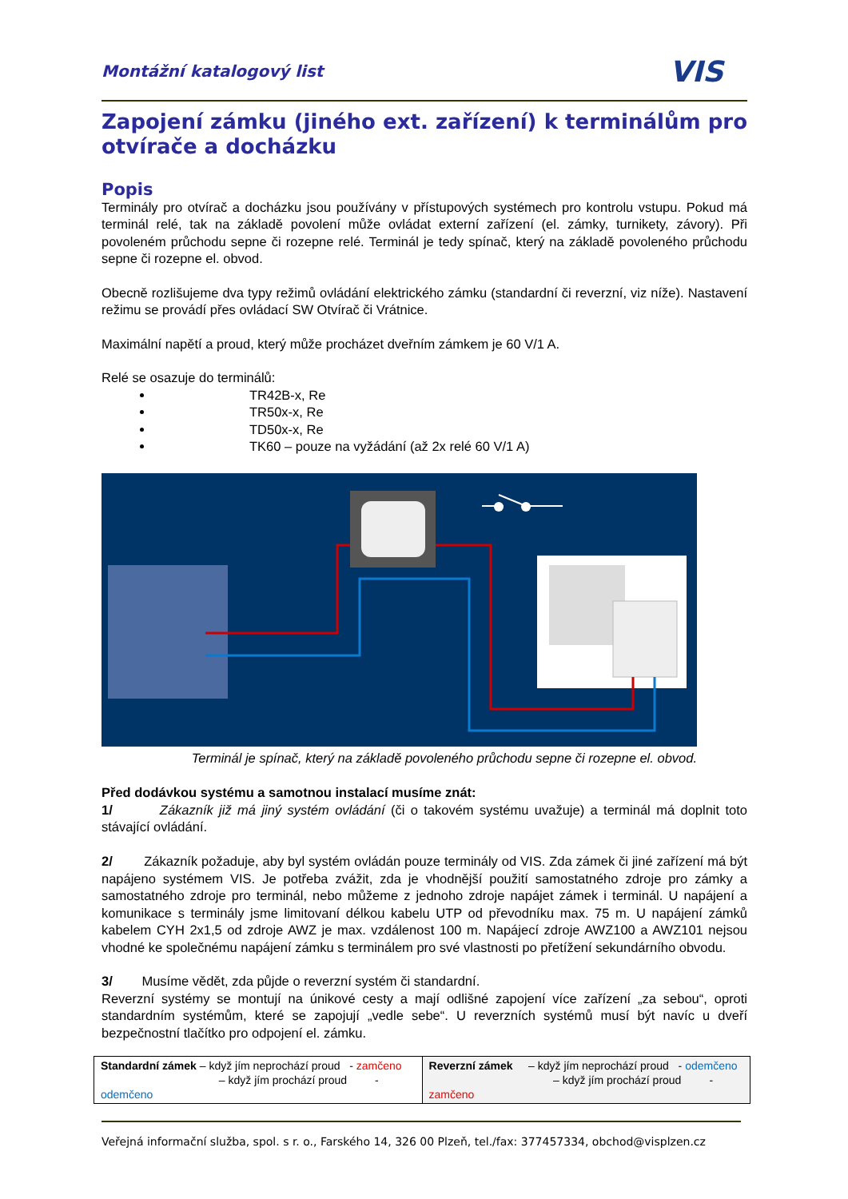Montážní katalogový list VIS
Zapojení zámku (jiného ext. zařízení) k terminálům pro otvírače a docházku
Popis
Terminály pro otvírač a docházku jsou používány v přístupových systémech pro kontrolu vstupu. Pokud má terminál relé, tak na základě povolení může ovládat externí zařízení (el. zámky, turnikety, závory). Při povoleném průchodu sepne či rozepne relé. Terminál je tedy spínač, který na základě povoleného průchodu sepne či rozepne el. obvod.
Obecně rozlišujeme dva typy režimů ovládání elektrického zámku (standardní či reverzní, viz níže). Nastavení režimu se provádí přes ovládací SW Otvírač či Vrátnice.
Maximální napětí a proud, který může procházet dveřním zámkem je 60 V/1 A.
Relé se osazuje do terminálů:
TR42B-x, Re
TR50x-x, Re
TD50x-x, Re
TK60 – pouze na vyžádání (až 2x relé 60 V/1 A)
Terminál je spínač, který na základě povoleného průchodu sepne či rozepne el. obvod.
Před dodávkou systému a samotnou instalací musíme znát:
1/ Zákazník již má jiný systém ovládání (či o takovém systému uvažuje) a terminál má doplnit toto stávající ovládání.
2/ Zákazník požaduje, aby byl systém ovládán pouze terminály od VIS. Zda zámek či jiné zařízení má být napájeno systémem VIS. Je potřeba zvážit, zda je vhodnější použití samostatného zdroje pro zámky a samostatného zdroje pro terminál, nebo můžeme z jednoho zdroje napájet zámek i terminál. U napájení a komunikace s terminály jsme limitovaní délkou kabelu UTP od převodníku max. 75 m. U napájení zámků kabelem CYH 2x1,5 od zdroje AWZ je max. vzdálenost 100 m. Napájecí zdroje AWZ100 a AWZ101 nejsou vhodné ke společnému napájení zámku s terminálem pro své vlastnosti po přetížení sekundárního obvodu.
3/ Musíme vědět, zda půjde o reverzní systém či standardní.
Reverzní systémy se montují na únikové cesty a mají odlišné zapojení více zařízení „za sebou“, oproti standardním systémům, které se zapojují „vedle sebe“. U reverzních systémů musí být navíc u dveří bezpečnostní tlačítko pro odpojení el. zámku.
| Standardní zámek – když jím neprochází proud - zamčeno – když jím prochází proud - odemčeno | Reverzní zámek – když jím neprochází proud - odemčeno – když jím prochází proud - zamčeno |
Veřejná informační služba, spol. s r. o., Farského 14, 326 00 Plzeň, tel./fax: 377457334, obchod@visplzen.cz